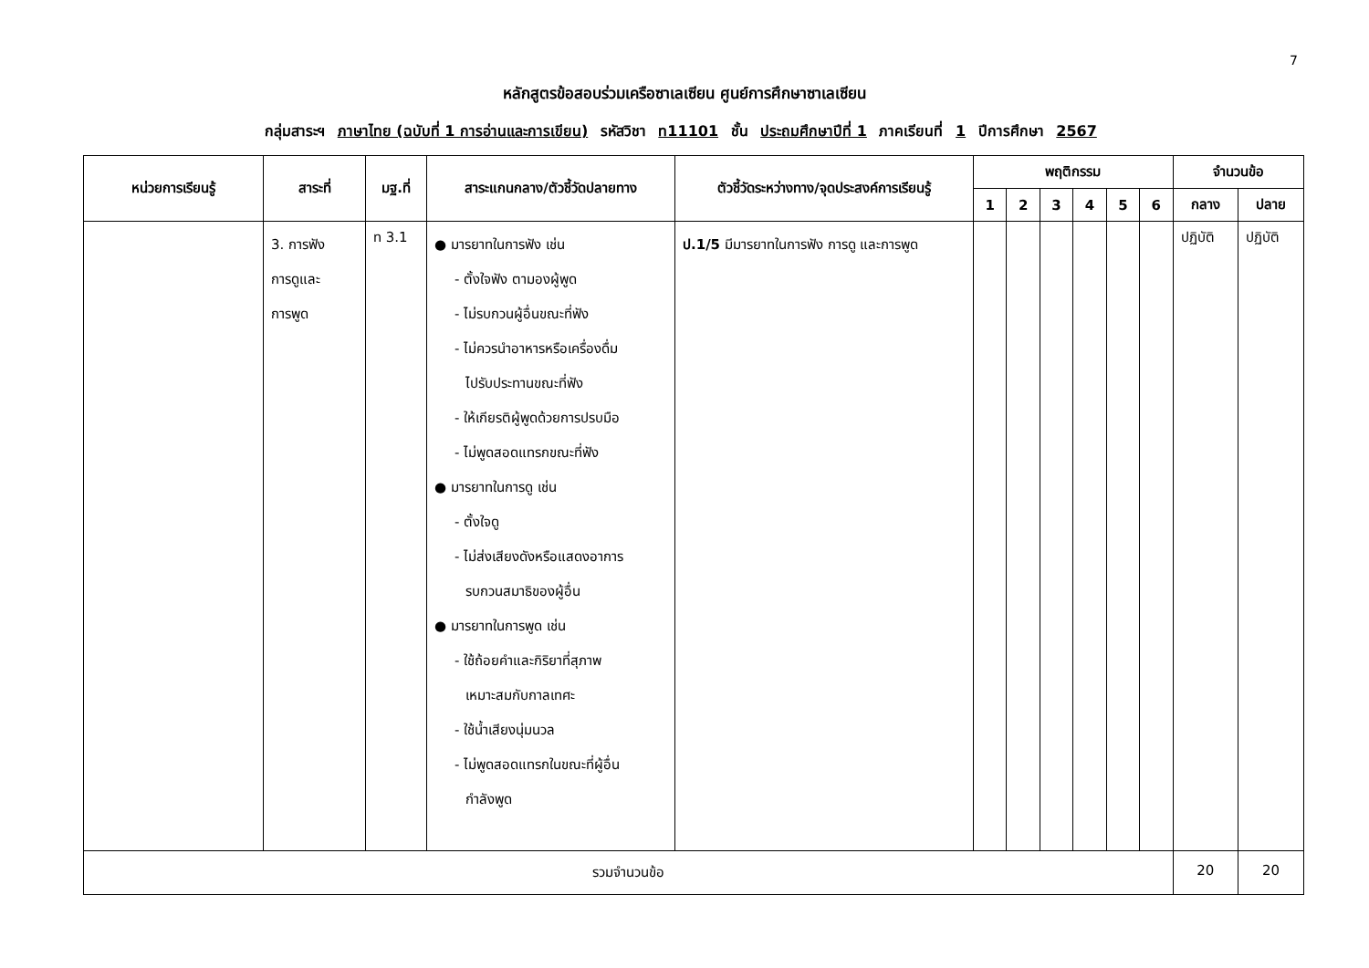7
หลักสูตรข้อสอบร่วมเครือซาเลเซียน ศูนย์การศึกษาซาเลเซียน
กลุ่มสาระฯ ภาษาไทย (ฉบับที่ 1 การอ่านและการเขียน) รหัสวิชา ท11101 ชั้น ประถมศึกษาปีที่ 1 ภาคเรียนที่ 1 ปีการศึกษา 2567
| หน่วยการเรียนรู้ | สาระที่ | มฐ.ที่ | สาระแกนกลาง/ตัวชี้วัดปลายทาง | ตัวชี้วัดระหว่างทาง/จุดประสงค์การเรียนรู้ | พฤติกรรม | | | | | | จำนวนข้อ | |
| --- | --- | --- | --- | --- | --- | --- | --- | --- | --- | --- | --- | --- |
| | | | | | 1 | 2 | 3 | 4 | 5 | 6 | กลาง | ปลาย |
| | 3. การฟัง การดูและ การพูด | ท 3.1 | ● มารยาทในการฟัง เช่น - ตั้งใจฟัง ตามองผู้พูด - ไม่รบกวนผู้อื่นขณะที่ฟัง - ไม่ควรนำอาหารหรือเครื่องดื่ม ไปรับประทานขณะที่ฟัง - ให้เกียรติผู้พูดด้วยการปรบมือ - ไม่พูดสอดแทรกขณะที่ฟัง ● มารยาทในการดู เช่น - ตั้งใจดู - ไม่ส่งเสียงดังหรือแสดงอาการ รบกวนสมาธิของผู้อื่น ● มารยาทในการพูด เช่น - ใช้ถ้อยคำและกิริยาที่สุภาพ เหมาะสมกับกาลเทศะ - ใช้น้ำเสียงนุ่มนวล - ไม่พูดสอดแทรกในขณะที่ผู้อื่น กำลังพูด | ป.1/5 มีมารยาทในการฟัง การดู และการพูด | | | | | | | ปฏิบัติ | ปฏิบัติ |
| รวมจำนวนข้อ | | | | | | | | | | | 20 | 20 |